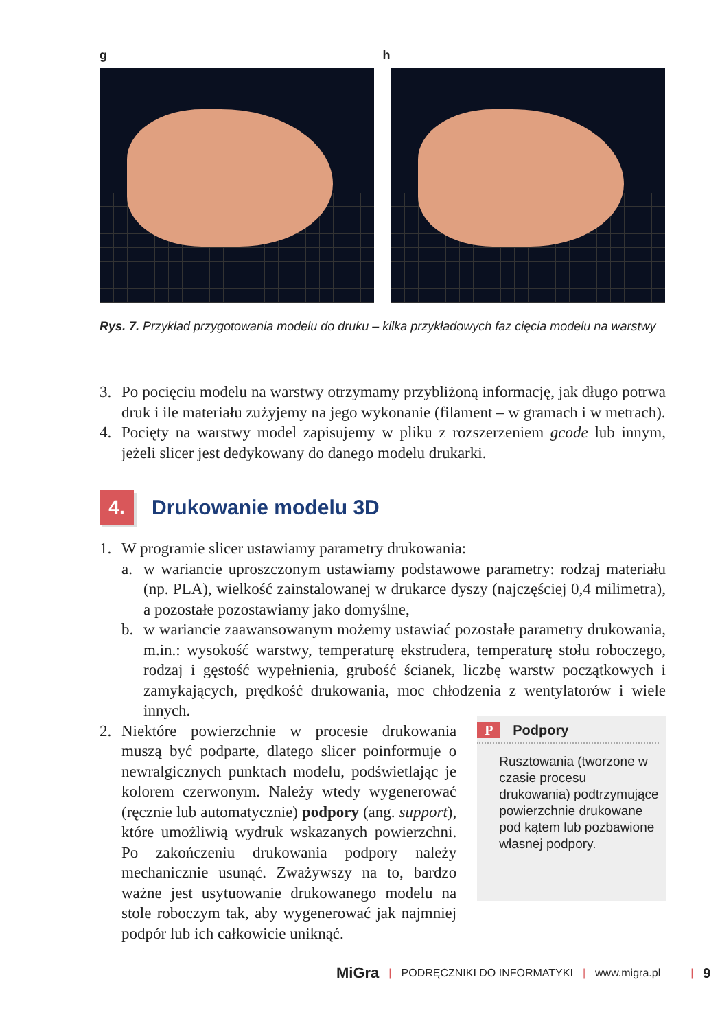g h
Rys. 7. Przykład przygotowania modelu do druku – kilka przykładowych faz cięcia modelu na warstwy
3. Po pocięciu modelu na warstwy otrzymamy przybliżoną informację, jak długo potrwa druk i ile materiału zużyjemy na jego wykonanie (filament – w gramach i w metrach).
4. Pocięty na warstwy model zapisujemy w pliku z rozszerzeniem gcode lub innym, jeżeli slicer jest dedykowany do danego modelu drukarki.
4. Drukowanie modelu 3D
1. W programie slicer ustawiamy parametry drukowania:
a. w wariancie uproszczonym ustawiamy podstawowe parametry: rodzaj materiału (np. PLA), wielkość zainstalowanej w drukarce dyszy (najczęściej 0,4 milimetra), a pozostałe pozostawiamy jako domyślne,
b. w wariancie zaawansowanym możemy ustawiać pozostałe parametry drukowania, m.in.: wysokość warstwy, temperaturę ekstrudera, temperaturę stołu roboczego, rodzaj i gęstość wypełnienia, grubość ścianek, liczbę warstw początkowych i zamykających, prędkość drukowania, moc chłodzenia z wentylatorów i wiele innych.
2. Niektóre powierzchnie w procesie drukowania muszą być podparte, dlatego slicer poinformuje o newralgicznych punktach modelu, podświetlając je kolorem czerwonym. Należy wtedy wygenerować (ręcznie lub automatycznie) podpory (ang. support), które umożliwią wydruk wskazanych powierzchni. Po zakończeniu drukowania podpory należy mechanicznie usunąć. Zważywszy na to, bardzo ważne jest usytuowanie drukowanego modelu na stole roboczym tak, aby wygenerować jak najmniej podpór lub ich całkowicie uniknąć.
P Podpory
Rusztowania (tworzone w czasie procesu drukowania) podtrzymujące powierzchnie drukowane pod kątem lub pozbawione własnej podpory.
MiGra | PODRĘCZNIKI DO INFORMATYKI | www.migra.pl | 9